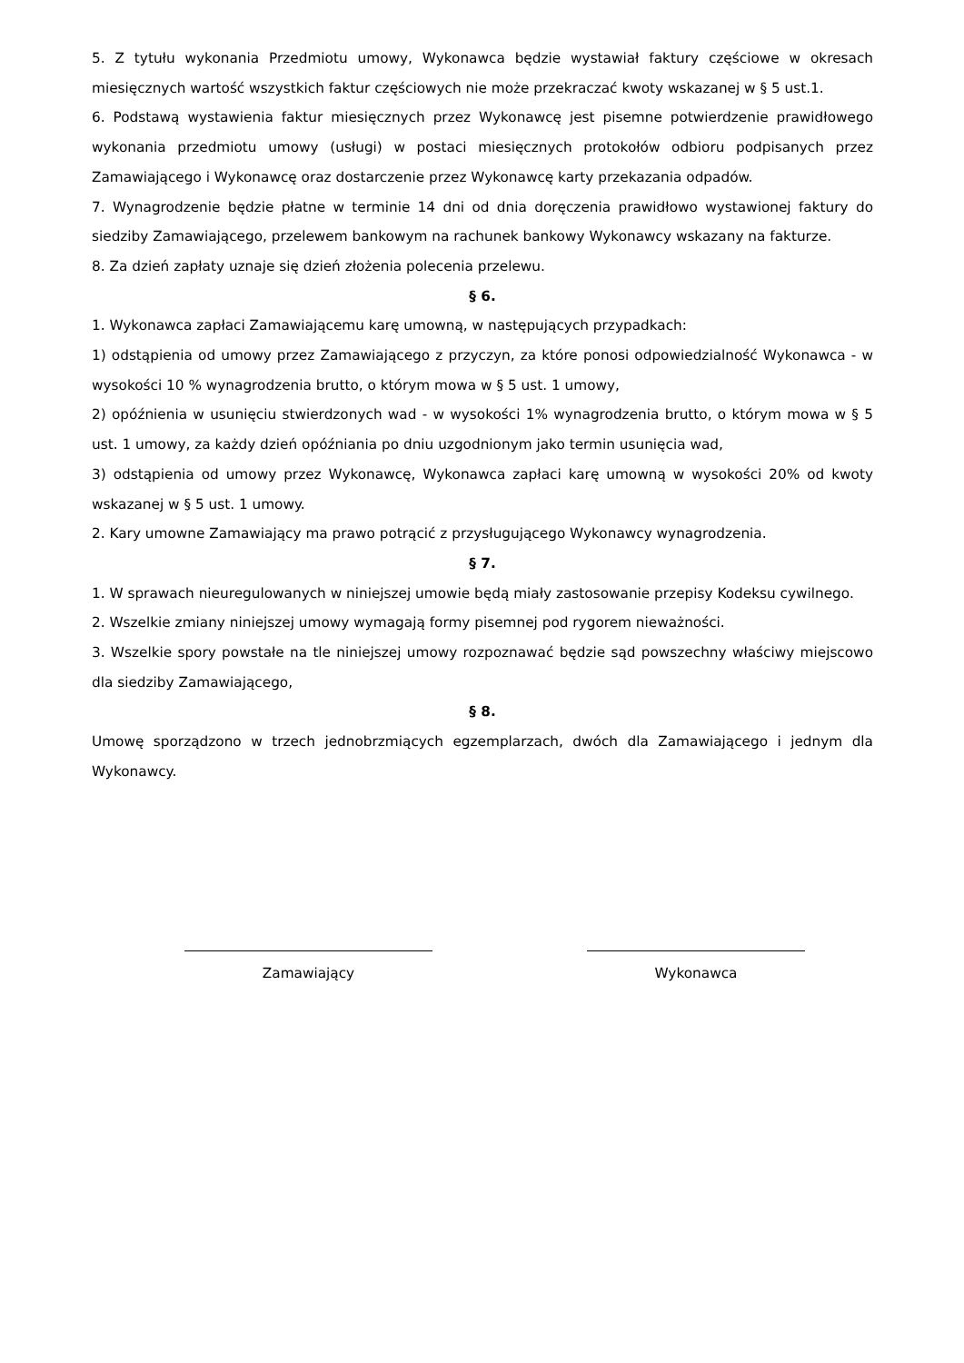5. Z tytułu wykonania Przedmiotu umowy, Wykonawca będzie wystawiał faktury częściowe w okresach miesięcznych wartość wszystkich faktur częściowych nie może przekraczać kwoty wskazanej w § 5 ust.1.
6. Podstawą wystawienia faktur miesięcznych przez Wykonawcę jest pisemne potwierdzenie prawidłowego wykonania przedmiotu umowy (usługi) w postaci miesięcznych protokołów odbioru podpisanych przez Zamawiającego i Wykonawcę oraz dostarczenie przez Wykonawcę karty przekazania odpadów.
7. Wynagrodzenie będzie płatne w terminie 14 dni od dnia doręczenia prawidłowo wystawionej faktury do siedziby Zamawiającego, przelewem bankowym na rachunek bankowy Wykonawcy wskazany na fakturze.
8. Za dzień zapłaty uznaje się dzień złożenia polecenia przelewu.
§ 6.
1. Wykonawca zapłaci Zamawiającemu karę umowną, w następujących przypadkach:
1) odstąpienia od umowy przez Zamawiającego z przyczyn, za które ponosi odpowiedzialność Wykonawca - w wysokości 10 % wynagrodzenia brutto, o którym mowa w § 5 ust. 1 umowy,
2) opóźnienia w usunięciu stwierdzonych wad - w wysokości 1% wynagrodzenia brutto, o którym mowa w § 5 ust. 1 umowy, za każdy dzień opóźniania po dniu uzgodnionym jako termin usunięcia wad,
3) odstąpienia od umowy przez Wykonawcę, Wykonawca zapłaci karę umowną w wysokości 20% od kwoty wskazanej w § 5 ust. 1 umowy.
2. Kary umowne Zamawiający ma prawo potrącić z przysługującego Wykonawcy wynagrodzenia.
§ 7.
1. W sprawach nieuregulowanych w niniejszej umowie będą miały zastosowanie przepisy Kodeksu cywilnego.
2. Wszelkie zmiany niniejszej umowy wymagają formy pisemnej pod rygorem nieważności.
3. Wszelkie spory powstałe na tle niniejszej umowy rozpoznawać będzie sąd powszechny właściwy miejscowo dla siedziby Zamawiającego,
§ 8.
Umowę sporządzono w trzech jednobrzmiących egzemplarzach, dwóch dla Zamawiającego i jednym dla Wykonawcy.
Zamawiający Wykonawca